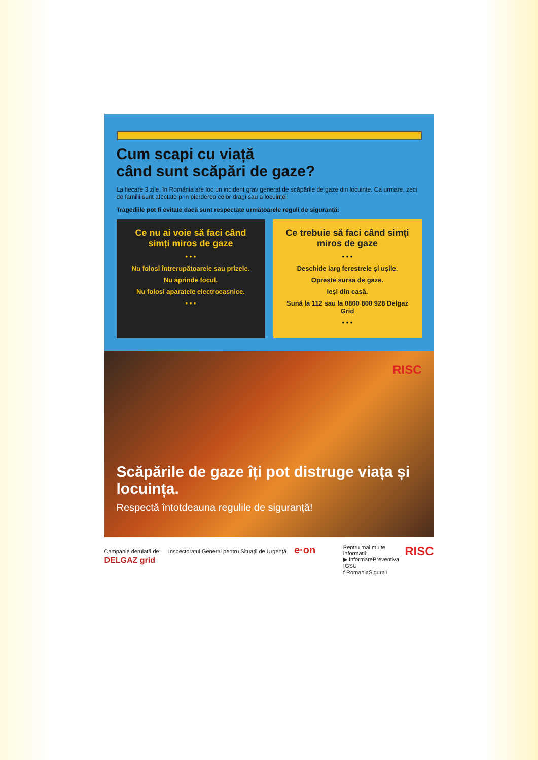Cum scapi cu viață
când sunt scăpări de gaze?
La fiecare 3 zile, în România are loc un incident grav generat de scăpările de gaze din locuințe. Ca urmare, zeci de familii sunt afectate prin pierderea celor dragi sau a locuinței.
Tragediile pot fi evitate dacă sunt respectate următoarele reguli de siguranță:
Ce nu ai voie să faci când simți miros de gaze
• • •
Nu folosi întrerupătoarele sau prizele.
Nu aprinde focul.
Nu folosi aparatele electrocasnice.
• • •
Ce trebuie să faci când simți miros de gaze
• • •
Deschide larg ferestrele și ușile.
Oprește sursa de gaze.
Ieși din casă.
Sună la 112 sau la 0800 800 928 Delgaz Grid
• • •
RISC
Scăpările de gaze îți pot distruge viața și locuința.
Respectă întotdeauna regulile de siguranță!
Campanie derulată de: Inspectoratul General pentru Situații de Urgență e·on DELGAZ grid
Pentru mai multe informații:
▶ InformarePreventiva IGSU
f RomaniaSigura1
RISC